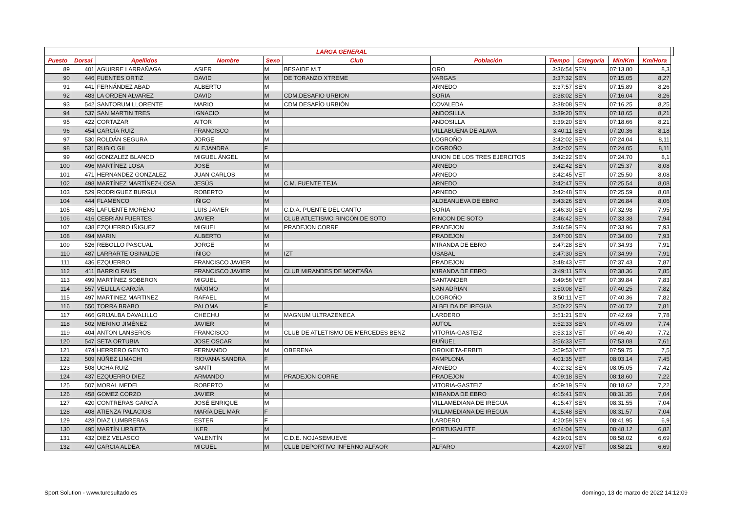| LARGA GENERAL | | | | | | | | | | | |
| --- | --- | --- | --- | --- | --- | --- | --- | --- | --- | --- | --- |
| Puesto | Dorsal | Apellidos | Nombre | Sexo | Club | Población | Tiempo | Categoría | Min/Km | Km/Hora | |
| 89 | 401 | AGUIRRE LARRAÑAGA | ASIER | M | BESAIDE M.T | ORO | 3:36:54 | SEN | 07:13.80 | 8,3 | |
| 90 | 446 | FUENTES ORTIZ | DAVID | M | DE TORANZO XTREME | VARGAS | 3:37:32 | SEN | 07:15.05 | 8,27 | |
| 91 | 441 | FERNÁNDEZ ABAD | ALBERTO | M | | ARNEDO | 3:37:57 | SEN | 07:15.89 | 8,26 | |
| 92 | 483 | LA ORDEN ALVAREZ | DAVID | M | CDM.DESAFIO URBION | SORIA | 3:38:02 | SEN | 07:16.04 | 8,26 | |
| 93 | 542 | SANTORUM LLORENTE | MARIO | M | CDM DESAFÍO URBIÓN | COVALEDA | 3:38:08 | SEN | 07:16.25 | 8,25 | |
| 94 | 537 | SAN MARTIN TRES | IGNACIO | M | | ANDOSILLA | 3:39:20 | SEN | 07:18.65 | 8,21 | |
| 95 | 422 | CORTAZAR | AITOR | M | | ANDOSILLA | 3:39:20 | SEN | 07:18.66 | 8,21 | |
| 96 | 454 | GARCÍA RUIZ | FRANCISCO | M | | VILLABUENA DE ALAVA | 3:40:11 | SEN | 07:20.36 | 8,18 | |
| 97 | 530 | ROLDÁN SEGURA | JORGE | M | | LOGROÑO | 3:42:02 | SEN | 07:24.04 | 8,11 | |
| 98 | 531 | RUBIO GIL | ALEJANDRA | F | | LOGROÑO | 3:42:02 | SEN | 07:24.05 | 8,11 | |
| 99 | 460 | GONZALEZ BLANCO | MIGUEL ÁNGEL | M | | UNION DE LOS TRES EJERCITOS | 3:42:22 | SEN | 07:24.70 | 8,1 | |
| 100 | 496 | MARTÍNEZ LOSA | JOSE | M | | ARNEDO | 3:42:42 | SEN | 07:25.37 | 8,08 | |
| 101 | 471 | HERNANDEZ GONZALEZ | JUAN CARLOS | M | | ARNEDO | 3:42:45 | VET | 07:25.50 | 8,08 | |
| 102 | 498 | MARTÍNEZ MARTÍNEZ-LOSA | JESÚS | M | C.M. FUENTE TEJA | ARNEDO | 3:42:47 | SEN | 07:25.54 | 8,08 | |
| 103 | 529 | RODRIGUEZ BURGUI | ROBERTO | M | | ARNEDO | 3:42:48 | SEN | 07:25.59 | 8,08 | |
| 104 | 444 | FLAMENCO | IÑIGO | M | | ALDEANUEVA DE EBRO | 3:43:26 | SEN | 07:26.84 | 8,06 | |
| 105 | 485 | LAFUENTE MORENO | LUIS JAVIER | M | C.D.A. PUENTE DEL CANTO | SORIA | 3:46:30 | SEN | 07:32.98 | 7,95 | |
| 106 | 416 | CEBRIÁN FUERTES | JAVIER | M | CLUB ATLETISMO RINCÓN DE SOTO | RINCON DE SOTO | 3:46:42 | SEN | 07:33.38 | 7,94 | |
| 107 | 438 | EZQUERRO IÑIGUEZ | MIGUEL | M | PRADEJON CORRE | PRADEJON | 3:46:59 | SEN | 07:33.96 | 7,93 | |
| 108 | 494 | MARIN | ALBERTO | M | | PRADEJON | 3:47:00 | SEN | 07:34.00 | 7,93 | |
| 109 | 526 | REBOLLO PASCUAL | JORGE | M | | MIRANDA DE EBRO | 3:47:28 | SEN | 07:34.93 | 7,91 | |
| 110 | 487 | LARRARTE OSINALDE | IÑIGO | M | IZT | USABAL | 3:47:30 | SEN | 07:34.99 | 7,91 | |
| 111 | 436 | EZQUERRO | FRANCISCO JAVIER | M | | PRADEJON | 3:48:43 | VET | 07:37.43 | 7,87 | |
| 112 | 411 | BARRIO FAUS | FRANCISCO JAVIER | M | CLUB MIRANDES DE MONTAÑA | MIRANDA DE EBRO | 3:49:11 | SEN | 07:38.36 | 7,85 | |
| 113 | 499 | MARTÍNEZ SOBERON | MIGUEL | M | | SANTANDER | 3:49:56 | VET | 07:39.84 | 7,83 | |
| 114 | 557 | VELILLA GARCÍA | MÁXIMO | M | | SAN ADRIAN | 3:50:08 | VET | 07:40.25 | 7,82 | |
| 115 | 497 | MARTINEZ MARTINEZ | RAFAEL | M | | LOGROÑO | 3:50:11 | VET | 07:40.36 | 7,82 | |
| 116 | 550 | TORRA BRABO | PALOMA | F | | ALBELDA DE IREGUA | 3:50:22 | SEN | 07:40.72 | 7,81 | |
| 117 | 466 | GRIJALBA DAVALILLO | CHECHU | M | MAGNUM ULTRAZENECA | LARDERO | 3:51:21 | SEN | 07:42.69 | 7,78 | |
| 118 | 502 | MERINO JIMÉNEZ | JAVIER | M | | AUTOL | 3:52:33 | SEN | 07:45.09 | 7,74 | |
| 119 | 404 | ANTON LANSEROS | FRANCISCO | M | CLUB DE ATLETISMO DE MERCEDES BENZ | VITORIA-GASTEIZ | 3:53:13 | VET | 07:46.40 | 7,72 | |
| 120 | 547 | SETA ORTUBIA | JOSE OSCAR | M | | BUÑUEL | 3:56:33 | VET | 07:53.08 | 7,61 | |
| 121 | 474 | HERRERO GENTO | FERNANDO | M | OBERENA | OROKIETA-ERBITI | 3:59:53 | VET | 07:59.75 | 7,5 | |
| 122 | 509 | NÚÑEZ LIMACHI | RIOVANA SANDRA | F | | PAMPLONA | 4:01:35 | VET | 08:03.14 | 7,45 | |
| 123 | 508 | UCHA RUIZ | SANTI | M | | ARNEDO | 4:02:32 | SEN | 08:05.05 | 7,42 | |
| 124 | 437 | EZQUERRO DIEZ | ARMANDO | M | PRADEJON CORRE | PRADEJON | 4:09:18 | SEN | 08:18.60 | 7,22 | |
| 125 | 507 | MORAL MEDEL | ROBERTO | M | | VITORIA-GASTEIZ | 4:09:19 | SEN | 08:18.62 | 7,22 | |
| 126 | 458 | GOMEZ CORZO | JAVIER | M | | MIRANDA DE EBRO | 4:15:41 | SEN | 08:31.35 | 7,04 | |
| 127 | 420 | CONTRERAS GARCÍA | JOSÉ ENRIQUE | M | | VILLAMEDIANA DE IREGUA | 4:15:47 | SEN | 08:31.55 | 7,04 | |
| 128 | 408 | ATIENZA PALACIOS | MARÍA DEL MAR | F | | VILLAMEDIANA DE IREGUA | 4:15:48 | SEN | 08:31.57 | 7,04 | |
| 129 | 428 | DIAZ LUMBRERAS | ESTER | F | | LARDERO | 4:20:59 | SEN | 08:41.95 | 6,9 | |
| 130 | 495 | MARTÍN URBIETA | IKER | M | | PORTUGALETE | 4:24:04 | SEN | 08:48.12 | 6,82 | |
| 131 | 432 | DIEZ VELASCO | VALENTÍN | M | C.D.E. NOJASEMUEVE | -- | 4:29:01 | SEN | 08:58.02 | 6,69 | |
| 132 | 449 | GARCIA ALDEA | MIGUEL | M | CLUB DEPORTIVO INFERNO ALFAOR | ALFARO | 4:29:07 | VET | 08:58.21 | 6,69 | |
Sport Solution - www.turesultado.es domingo, 13 de marzo de 2022 14:12:09